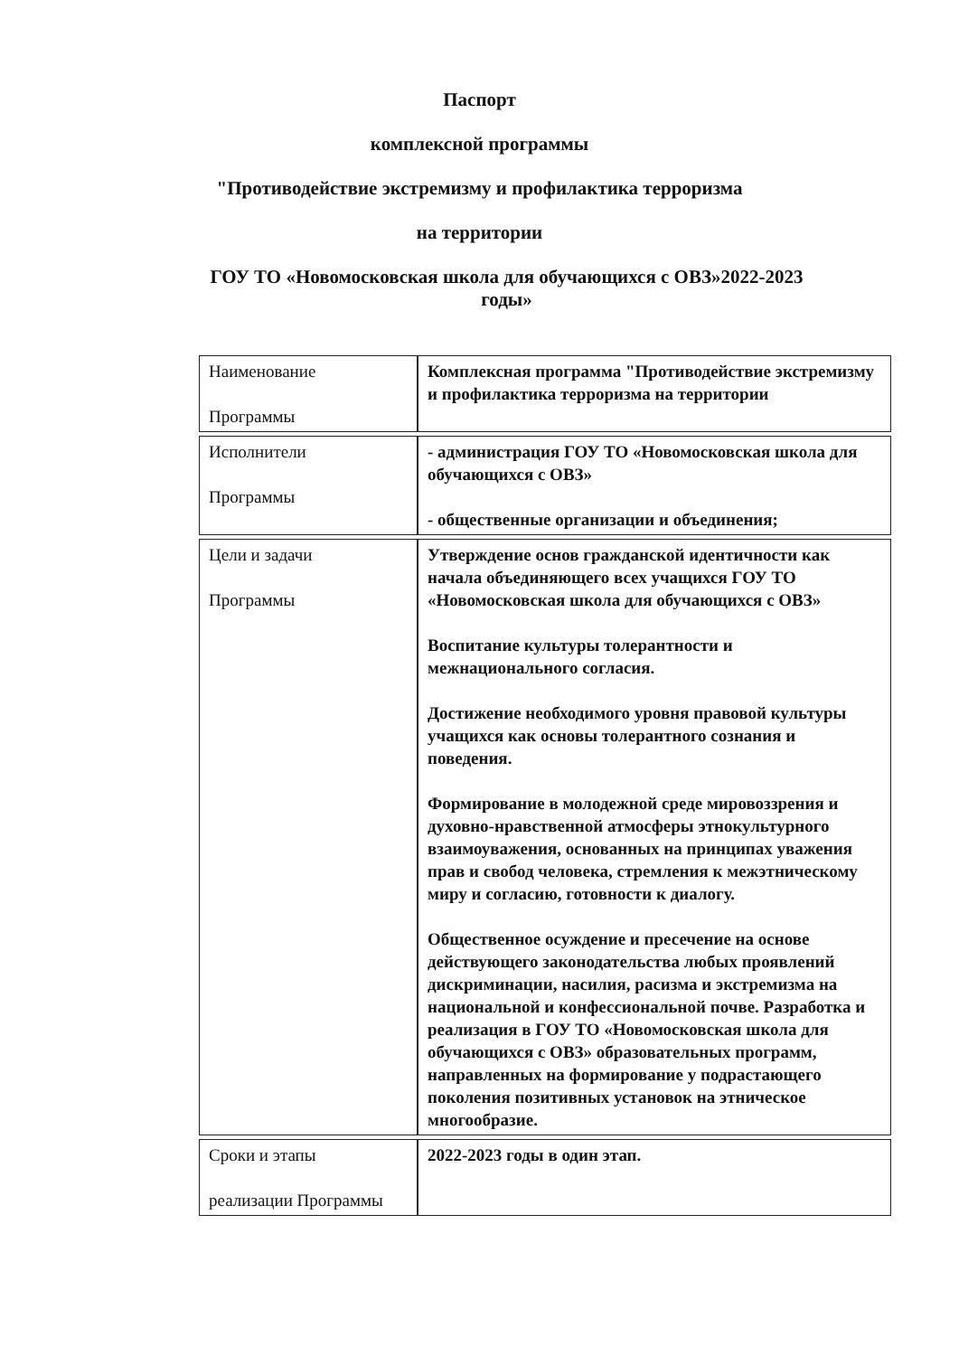Паспорт
комплексной программы
"Противодействие экстремизму и профилактика терроризма
на территории
ГОУ ТО «Новомосковская школа для обучающихся с ОВЗ»2022-2023
годы»
| Наименование Программы | Комплексная программа "Противодействие экстремизму и профилактика терроризма на территории |
| Исполнители Программы | - администрация ГОУ ТО «Новомосковская школа для обучающихся с ОВЗ» - общественные организации и объединения; |
| Цели и задачи Программы | Утверждение основ гражданской идентичности как начала объединяющего всех учащихся ГОУ ТО «Новомосковская школа для обучающихся с ОВЗ» Воспитание культуры толерантности и межнационального согласия. Достижение необходимого уровня правовой культуры учащихся как основы толерантного сознания и поведения. Формирование в молодежной среде мировоззрения и духовно-нравственной атмосферы этнокультурного взаимоуважения, основанных на принципах уважения прав и свобод человека, стремления к межэтническому миру и согласию, готовности к диалогу. Общественное осуждение и пресечение на основе действующего законодательства любых проявлений дискриминации, насилия, расизма и экстремизма на национальной и конфессиональной почве. Разработка и реализация в ГОУ ТО «Новомосковская школа для обучающихся с ОВЗ» образовательных программ, направленных на формирование у подрастающего поколения позитивных установок на этническое многообразие. |
| Сроки и этапы реализации Программы | 2022-2023 годы в один этап. |